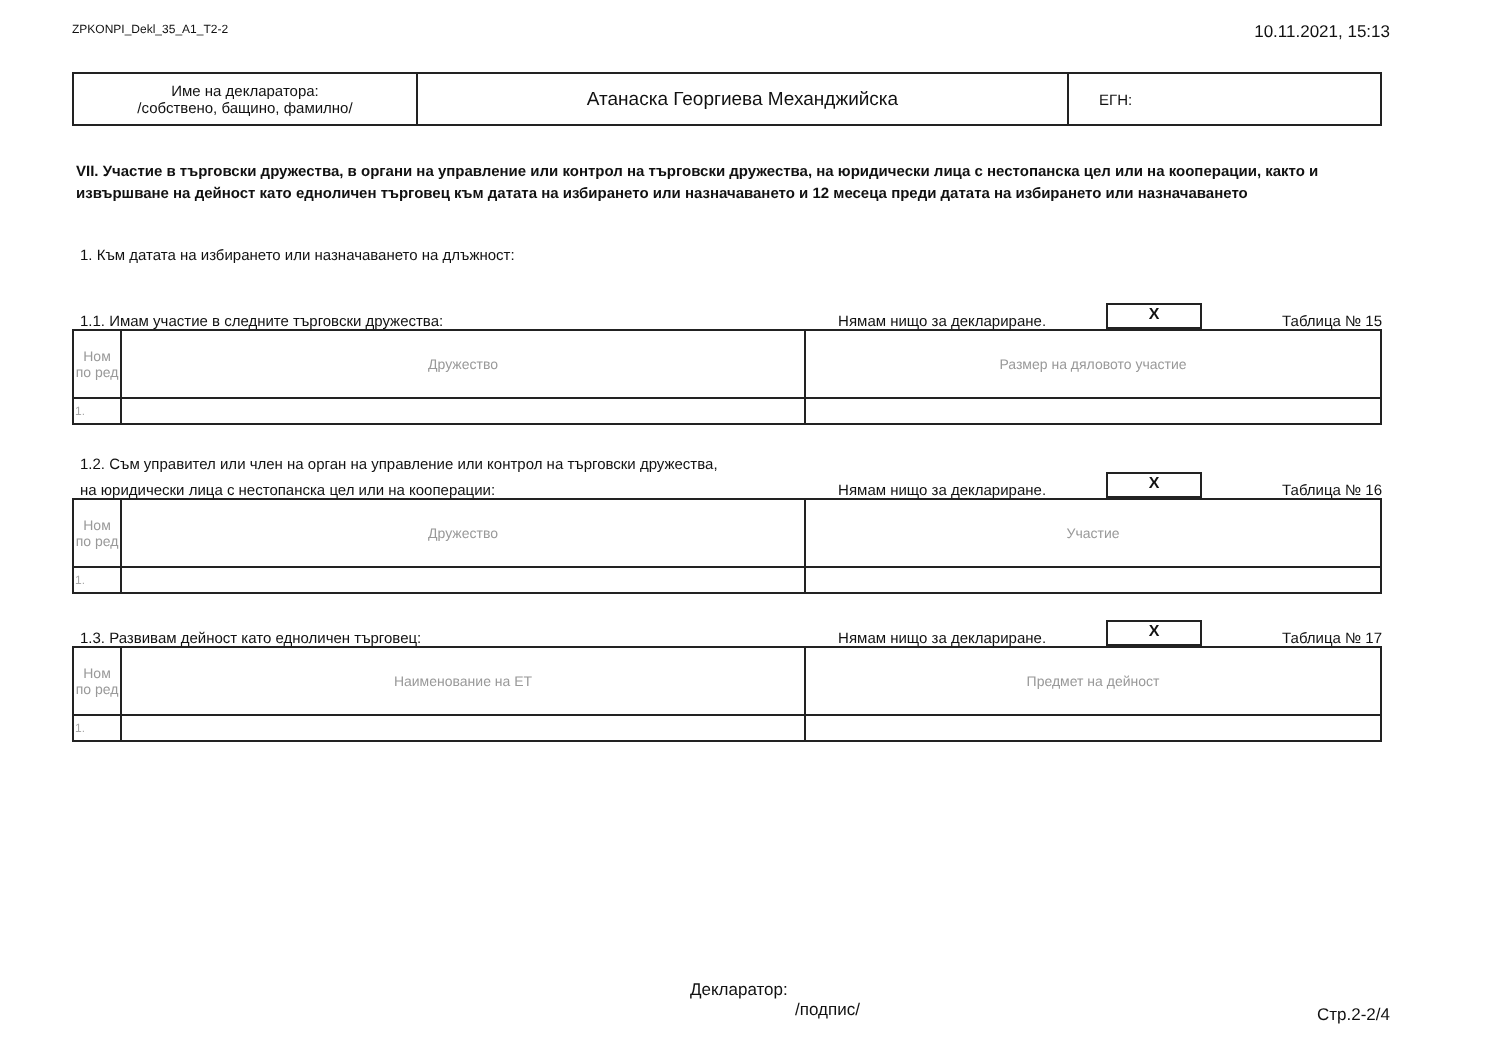ZPKONPI_Dekl_35_A1_T2-2 10.11.2021, 15:13
| Име на декларатора: /собствено, бащино, фамилно/ | Атанаска Георгиева Механджийска | ЕГН: |
VII. Участие в търговски дружества, в органи на управление или контрол на търговски дружества, на юридически лица с нестопанска цел или на кооперации, както и извършване на дейност като едноличен търговец към датата на избирането или назначаването и 12 месеца преди датата на избирането или назначаването
1. Към датата на избирането или назначаването на длъжност:
1.1. Имам участие в следните търговски дружества: Нямам нищо за деклариране. X Таблица № 15
| Ном по ред | Дружество | Размер на дяловото участие |
| --- | --- | --- |
| 1. | | |
1.2. Съм управител или член на орган на управление или контрол на търговски дружества,
на юридически лица с нестопанска цел или на кооперации: Нямам нищо за деклариране. X Таблица № 16
| Ном по ред | Дружество | Участие |
| --- | --- | --- |
| 1. | | |
1.3. Развивам дейност като едноличен търговец: Нямам нищо за деклариране. X Таблица № 17
| Ном по ред | Наименование на ЕТ | Предмет на дейност |
| --- | --- | --- |
| 1. | | |
Декларатор:
/подпис/
Стр.2-2/4